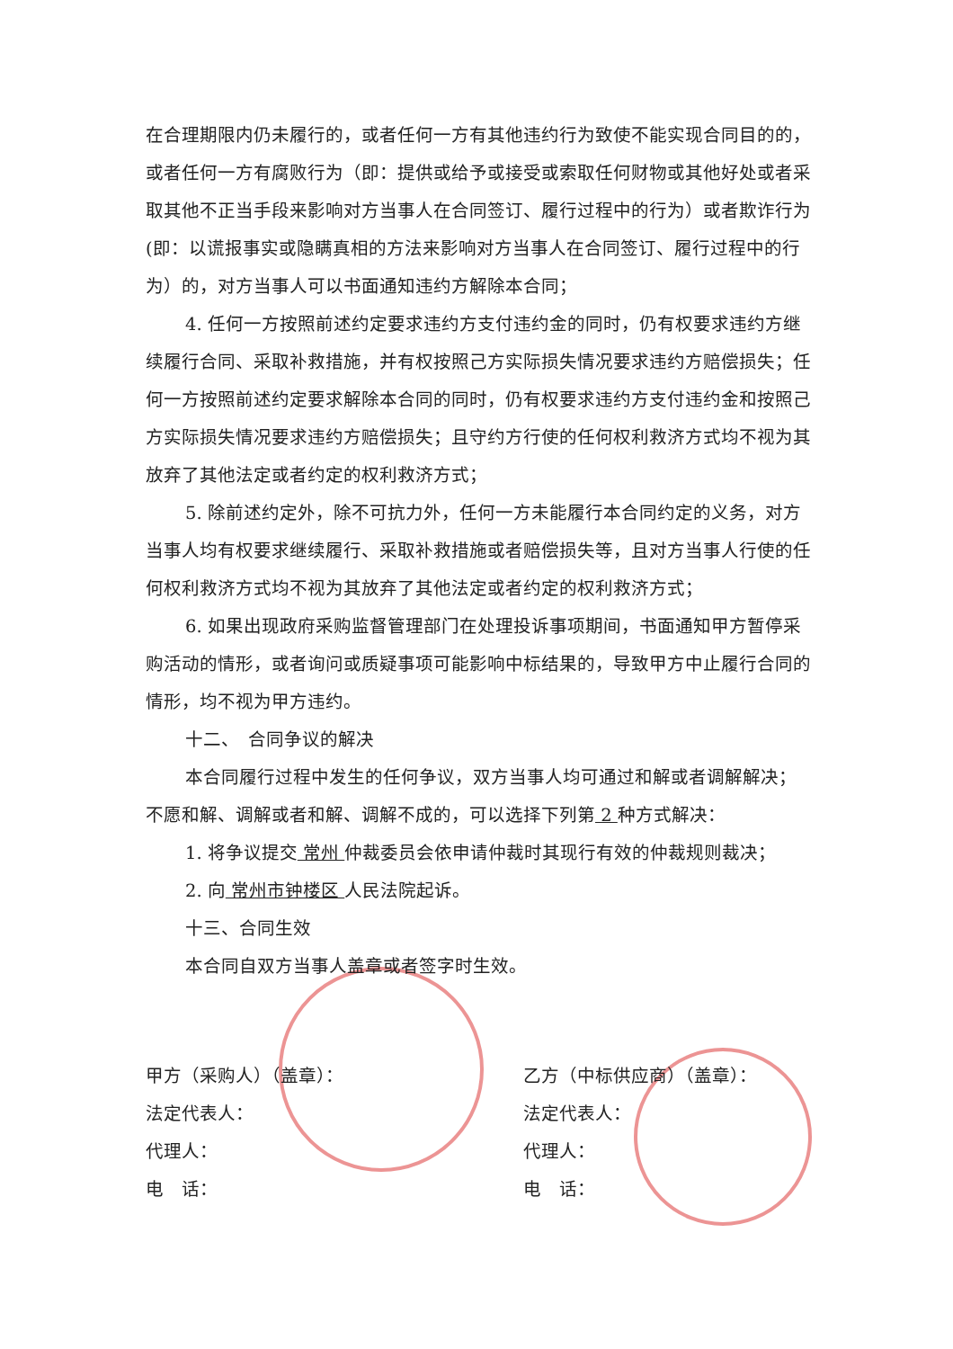在合理期限内仍未履行的，或者任何一方有其他违约行为致使不能实现合同目的的，或者任何一方有腐败行为（即：提供或给予或接受或索取任何财物或其他好处或者采取其他不正当手段来影响对方当事人在合同签订、履行过程中的行为）或者欺诈行为(即：以谎报事实或隐瞒真相的方法来影响对方当事人在合同签订、履行过程中的行为）的，对方当事人可以书面通知违约方解除本合同；
4. 任何一方按照前述约定要求违约方支付违约金的同时，仍有权要求违约方继续履行合同、采取补救措施，并有权按照己方实际损失情况要求违约方赔偿损失；任何一方按照前述约定要求解除本合同的同时，仍有权要求违约方支付违约金和按照己方实际损失情况要求违约方赔偿损失；且守约方行使的任何权利救济方式均不视为其放弃了其他法定或者约定的权利救济方式；
5. 除前述约定外，除不可抗力外，任何一方未能履行本合同约定的义务，对方当事人均有权要求继续履行、采取补救措施或者赔偿损失等，且对方当事人行使的任何权利救济方式均不视为其放弃了其他法定或者约定的权利救济方式；
6. 如果出现政府采购监督管理部门在处理投诉事项期间，书面通知甲方暂停采购活动的情形，或者询问或质疑事项可能影响中标结果的，导致甲方中止履行合同的情形，均不视为甲方违约。
十二、　合同争议的解决
本合同履行过程中发生的任何争议，双方当事人均可通过和解或者调解解决；不愿和解、调解或者和解、调解不成的，可以选择下列第 2 种方式解决：
1. 将争议提交 常州 仲裁委员会依申请仲裁时其现行有效的仲裁规则裁决；
2. 向 常州市钟楼区 人民法院起诉。
十三、合同生效
本合同自双方当事人盖章或者签字时生效。
甲方（采购人）（盖章）：
法定代表人：
代理人：
电　话：
乙方（中标供应商）（盖章）：
法定代表人：
代理人：
电　话：